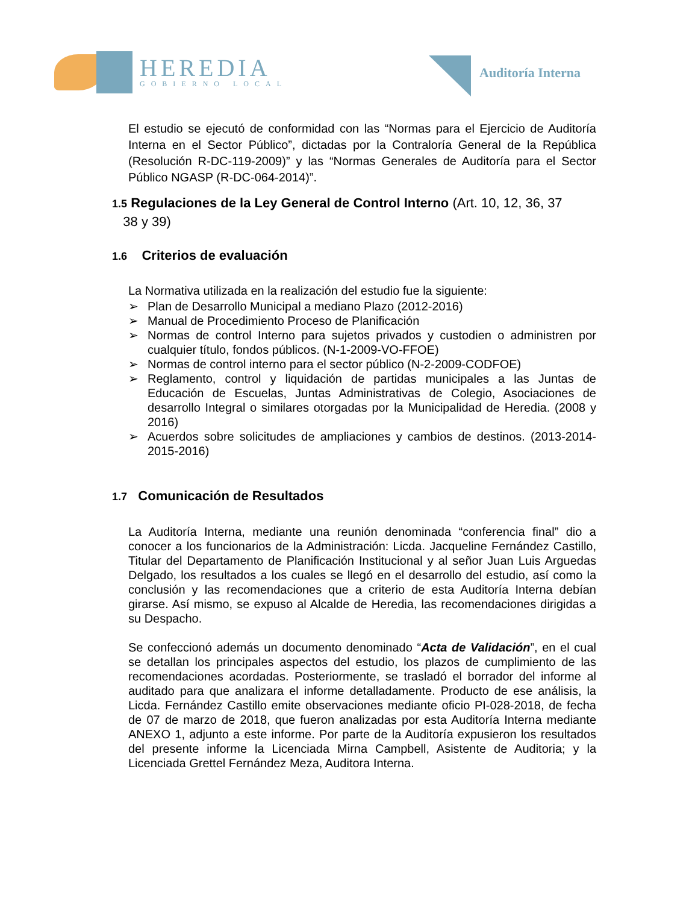HEREDIA
GOBIERNO LOCAL
Auditoría Interna
El estudio se ejecutó de conformidad con las “Normas para el Ejercicio de Auditoría Interna en el Sector Público”, dictadas por la Contraloría General de la República (Resolución R-DC-119-2009)” y las “Normas Generales de Auditoría para el Sector Público NGASP (R-DC-064-2014)”.
1.5 Regulaciones de la Ley General de Control Interno (Art. 10, 12, 36, 37
38 y 39)
1.6 Criterios de evaluación
La Normativa utilizada en la realización del estudio fue la siguiente:
➢ Plan de Desarrollo Municipal a mediano Plazo (2012-2016)
➢ Manual de Procedimiento Proceso de Planificación
➢ Normas de control Interno para sujetos privados y custodien o administren por cualquier título, fondos públicos. (N-1-2009-VO-FFOE)
➢ Normas de control interno para el sector público (N-2-2009-CODFOE)
➢ Reglamento, control y liquidación de partidas municipales a las Juntas de Educación de Escuelas, Juntas Administrativas de Colegio, Asociaciones de desarrollo Integral o similares otorgadas por la Municipalidad de Heredia. (2008 y 2016)
➢ Acuerdos sobre solicitudes de ampliaciones y cambios de destinos. (2013-2014-2015-2016)
1.7 Comunicación de Resultados
La Auditoría Interna, mediante una reunión denominada “conferencia final” dio a conocer a los funcionarios de la Administración: Licda. Jacqueline Fernández Castillo, Titular del Departamento de Planificación Institucional y al señor Juan Luis Arguedas Delgado, los resultados a los cuales se llegó en el desarrollo del estudio, así como la conclusión y las recomendaciones que a criterio de esta Auditoría Interna debían girarse. Así mismo, se expuso al Alcalde de Heredia, las recomendaciones dirigidas a su Despacho.
Se confeccionó además un documento denominado “Acta de Validación”, en el cual se detallan los principales aspectos del estudio, los plazos de cumplimiento de las recomendaciones acordadas. Posteriormente, se trasladó el borrador del informe al auditado para que analizara el informe detalladamente. Producto de ese análisis, la Licda. Fernández Castillo emite observaciones mediante oficio PI-028-2018, de fecha de 07 de marzo de 2018, que fueron analizadas por esta Auditoría Interna mediante ANEXO 1, adjunto a este informe. Por parte de la Auditoría expusieron los resultados del presente informe la Licenciada Mirna Campbell, Asistente de Auditoria; y la Licenciada Grettel Fernández Meza, Auditora Interna.